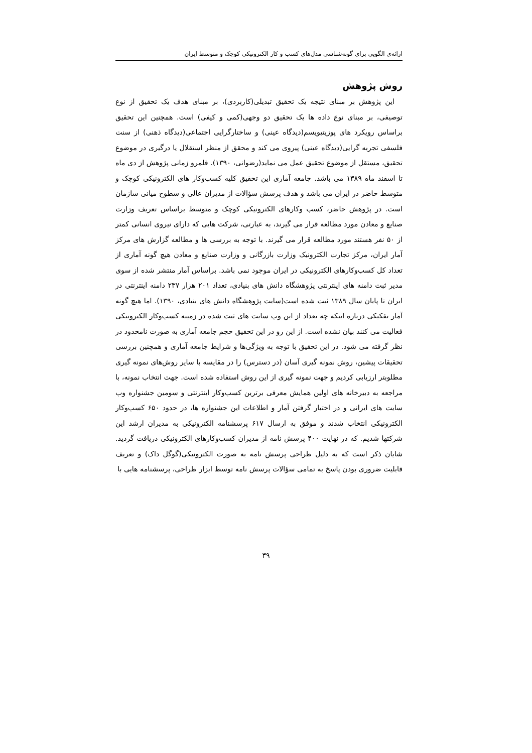ارائه‌ی الگویی برای گونه‌شناسی مدل‌های کسب و کار الکترونیکی کوچک و متوسط ایران
روش پژوهش
این پژوهش بر مبنای نتیجه یک تحقیق تبدیلی(کاربردی)، بر مبنای هدف یک تحقیق از نوع توصیفی، بر مبنای نوع داده ها یک تحقیق دو وجهی(کمی و کیفی) است. همچنین این تحقیق براساس رویکرد های پوزیتیویسم(دیدگاه عینی) و ساختارگرایی اجتماعی(دیدگاه ذهنی) از سنت فلسفی تجربه گرایی(دیدگاه عینی) پیروی می کند و محقق از منظر استقلال یا درگیری در موضوع تحقیق، مستقل از موضوع تحقیق عمل می نماید(رضوانی، ۱۳۹۰). قلمرو زمانی پژوهش از دی ماه تا اسفند ماه ۱۳۸۹ می باشد. جامعه آماری این تحقیق کلیه کسب‌وکار های الکترونیکی کوچک و متوسط حاضر در ایران می باشد و هدف پرسش سؤالات از مدیران عالی و سطوح میانی سازمان است. در پژوهش حاضر، کسب وکارهای الکترونیکی کوچک و متوسط براساس تعریف وزارت صنایع و معادن مورد مطالعه قرار می گیرند، به عبارتی، شرکت هایی که دارای نیروی انسانی کمتر از ۵۰ نفر هستند مورد مطالعه قرار می گیرند. با توجه به بررسی ها و مطالعه گزارش های مرکز آمار ایران، مرکز تجارت الکترونیک وزارت بازرگانی و وزارت صنایع و معادن هیچ گونه آماری از تعداد کل کسب‌وکارهای الکترونیکی در ایران موجود نمی باشد. براساس آمار منتشر شده از سوی مدیر ثبت دامنه های اینترنتی پژوهشگاه دانش های بنیادی، تعداد ۲۰۱ هزار ۲۳۷ دامنه اینترنتی در ایران تا پایان سال ۱۳۸۹ ثبت شده است(سایت پژوهشگاه دانش های بنیادی، ۱۳۹۰). اما هیچ گونه آمار تفکیکی درباره اینکه چه تعداد از این وب سایت های ثبت شده در زمینه کسب‌وکار الکترونیکی فعالیت می کنند بیان نشده است. از این رو در این تحقیق حجم جامعه آماری به صورت نامحدود در نظر گرفته می شود. در این تحقیق با توجه به ویژگی‌ها و شرایط جامعه آماری و همچنین بررسی تحقیقات پیشین، روش نمونه گیری آسان (در دسترس) را در مقایسه با سایر روش‌های نمونه گیری مطلوبتر ارزیابی کردیم و جهت نمونه گیری از این روش استفاده شده است. جهت انتخاب نمونه، با مراجعه به دبیرخانه های اولین همایش معرفی برترین کسب‌وکار اینترنتی و سومین جشنواره وب سایت های ایرانی و در اختیار گرفتن آمار و اطلاعات این جشنواره ها، در حدود ۶۵۰ کسب‌وکار الکترونیکی انتخاب شدند و موفق به ارسال ۶۱۷ پرسشنامه الکترونیکی به مدیران ارشد این شرکتها شدیم. که در نهایت ۴۰۰ پرسش نامه از مدیران کسب‌وکارهای الکترونیکی دریافت گردید. شایان ذکر است که به دلیل طراحی پرسش نامه به صورت الکترونیکی(گوگل داک) و تعریف قابلیت ضروری بودن پاسخ به تمامی سؤالات پرسش نامه توسط ابزار طراحی، پرسشنامه هایی با
۳۹